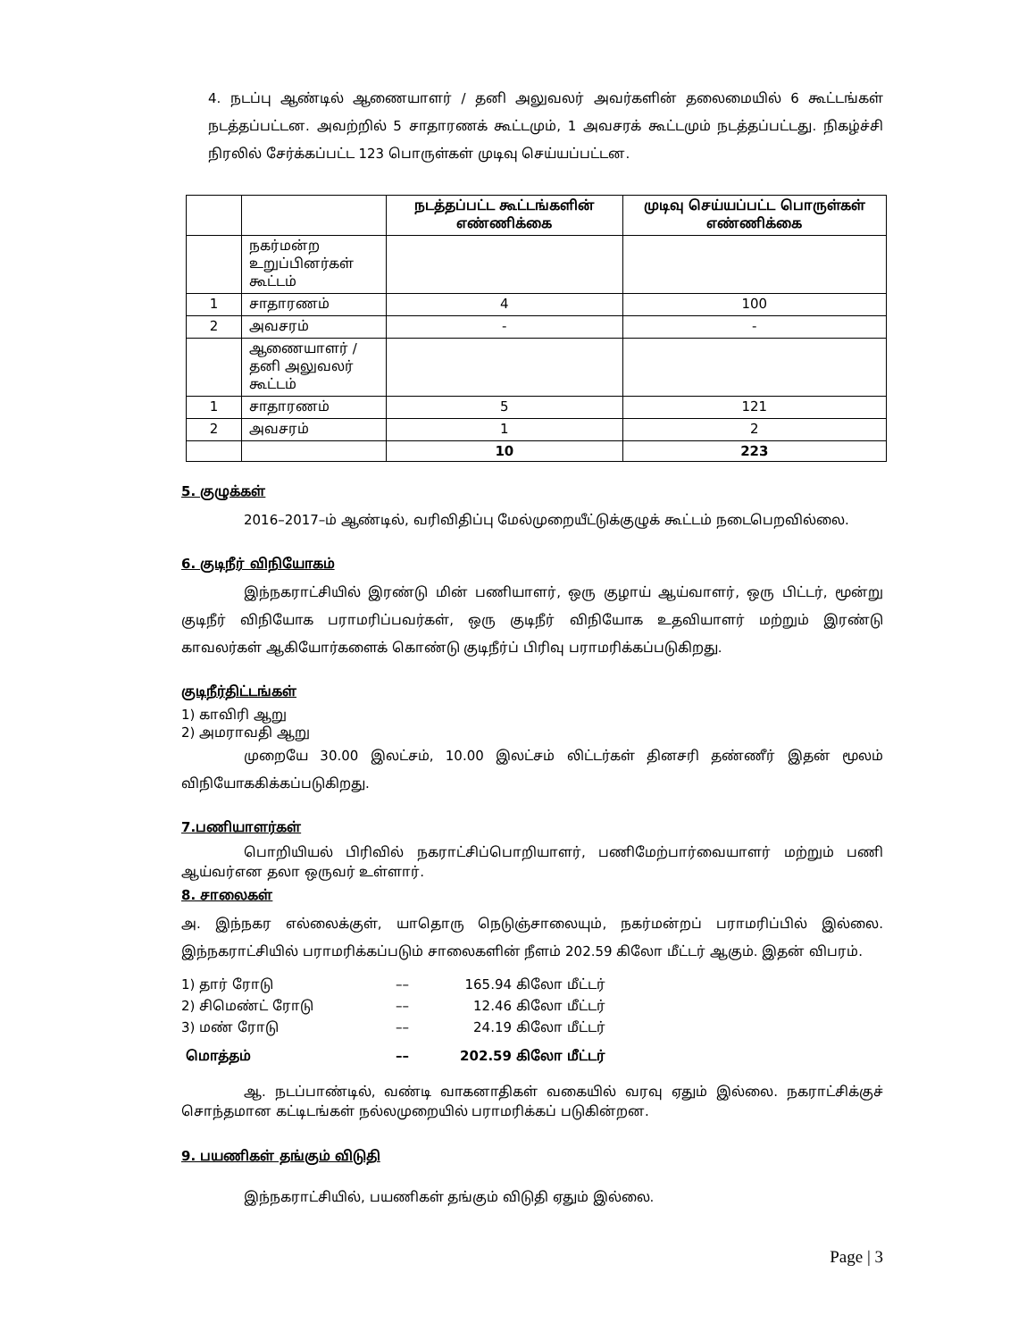4. நடப்பு ஆண்டில் ஆணையாளர் / தனி அலுவலர் அவர்களின் தலைமையில் 6 கூட்டங்கள் நடத்தப்பட்டன. அவற்றில் 5 சாதாரணக் கூட்டமும், 1 அவசரக் கூட்டமும் நடத்தப்பட்டது. நிகழ்ச்சி நிரலில் சேர்க்கப்பட்ட 123 பொருள்கள் முடிவு செய்யப்பட்டன.
| | | நடத்தப்பட்ட கூட்டங்களின் எண்ணிக்கை | முடிவு செய்யப்பட்ட பொருள்கள் எண்ணிக்கை |
| --- | --- | --- | --- |
| | நகர்மன்ற உறுப்பினர்கள் கூட்டம் | | |
| 1 | சாதாரணம் | 4 | 100 |
| 2 | அவசரம் | - | - |
| | ஆணையாளர் / தனி அலுவலர் கூட்டம் | | |
| 1 | சாதாரணம் | 5 | 121 |
| 2 | அவசரம் | 1 | 2 |
| | | 10 | 223 |
5. குழுக்கள்
2016–2017–ம் ஆண்டில், வரிவிதிப்பு மேல்முறையீட்டுக்குழுக் கூட்டம் நடைபெறவில்லை.
6. குடிநீர் விநியோகம்
இந்நகராட்சியில் இரண்டு மின் பணியாளர், ஒரு குழாய் ஆய்வாளர், ஒரு பிட்டர், மூன்று குடிநீர் விநியோக பராமரிப்பவர்கள், ஒரு குடிநீர் விநியோக உதவியாளர் மற்றும் இரண்டு காவலர்கள் ஆகியோர்களைக் கொண்டு குடிநீர்ப் பிரிவு பராமரிக்கப்படுகிறது.
குடிநீர்திட்டங்கள்
1) காவிரி ஆறு
2) அமராவதி ஆறு
முறையே 30.00 இலட்சம், 10.00 இலட்சம் லிட்டர்கள் தினசரி தண்ணீர் இதன் மூலம் விநியோககிக்கப்படுகிறது.
7.பணியாளர்கள்
பொறியியல் பிரிவில் நகராட்சிப்பொறியாளர், பணிமேற்பார்வையாளர் மற்றும் பணி ஆய்வர்என தலா ஒருவர் உள்ளார்.
8. சாலைகள்
அ. இந்நகர எல்லைக்குள், யாதொரு நெடுஞ்சாலையும், நகர்மன்றப் பராமரிப்பில் இல்லை. இந்நகராட்சியில் பராமரிக்கப்படும் சாலைகளின் நீளம் 202.59 கிலோ மீட்டர் ஆகும். இதன் விபரம்.
| 1) தார் ரோடு | –– | 165.94 | கிலோ மீட்டர் |
| 2) சிமெண்ட் ரோடு | –– | 12.46 | கிலோ மீட்டர் |
| 3) மண் ரோடு | –– | 24.19 | கிலோ மீட்டர் |
| மொத்தம் | –– | 202.59 | கிலோ மீட்டர் |
ஆ. நடப்பாண்டில், வண்டி வாகனாதிகள் வகையில் வரவு ஏதும் இல்லை. நகராட்சிக்குச் சொந்தமான கட்டிடங்கள் நல்லமுறையில் பராமரிக்கப் படுகின்றன.
9. பயணிகள் தங்கும் விடுதி
இந்நகராட்சியில், பயணிகள் தங்கும் விடுதி ஏதும் இல்லை.
Page | 3